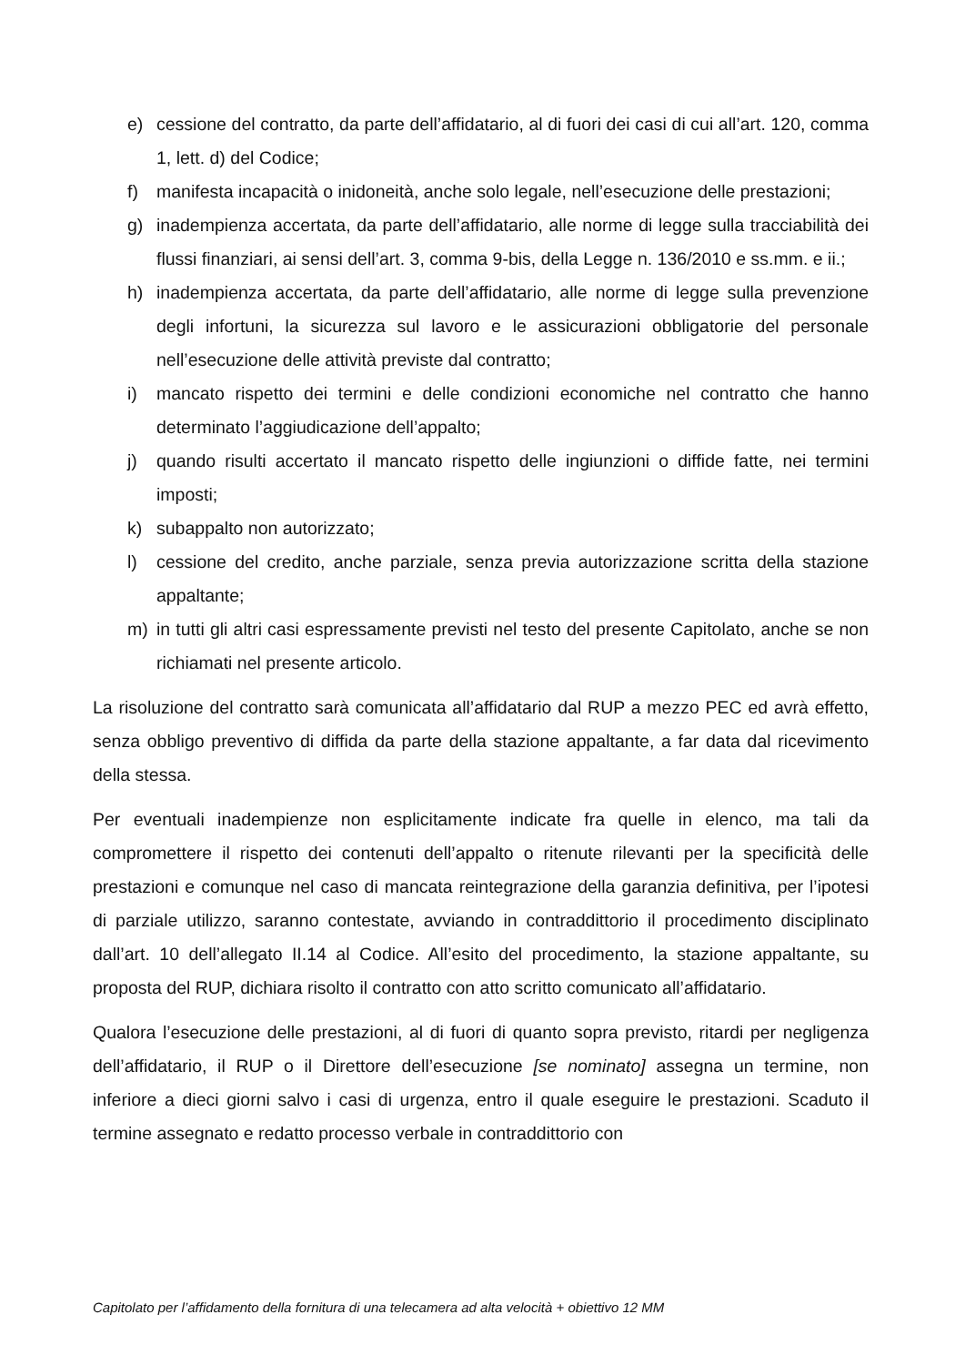e) cessione del contratto, da parte dell’affidatario, al di fuori dei casi di cui all’art. 120, comma 1, lett. d) del Codice;
f) manifesta incapacità o inidoneità, anche solo legale, nell’esecuzione delle prestazioni;
g) inadempienza accertata, da parte dell’affidatario, alle norme di legge sulla tracciabilità dei flussi finanziari, ai sensi dell’art. 3, comma 9-bis, della Legge n. 136/2010 e ss.mm. e ii.;
h) inadempienza accertata, da parte dell’affidatario, alle norme di legge sulla prevenzione degli infortuni, la sicurezza sul lavoro e le assicurazioni obbligatorie del personale nell’esecuzione delle attività previste dal contratto;
i) mancato rispetto dei termini e delle condizioni economiche nel contratto che hanno determinato l’aggiudicazione dell’appalto;
j) quando risulti accertato il mancato rispetto delle ingiunzioni o diffide fatte, nei termini imposti;
k) subappalto non autorizzato;
l) cessione del credito, anche parziale, senza previa autorizzazione scritta della stazione appaltante;
m) in tutti gli altri casi espressamente previsti nel testo del presente Capitolato, anche se non richiamati nel presente articolo.
La risoluzione del contratto sarà comunicata all’affidatario dal RUP a mezzo PEC ed avrà effetto, senza obbligo preventivo di diffida da parte della stazione appaltante, a far data dal ricevimento della stessa.
Per eventuali inadempienze non esplicitamente indicate fra quelle in elenco, ma tali da compromettere il rispetto dei contenuti dell’appalto o ritenute rilevanti per la specificità delle prestazioni e comunque nel caso di mancata reintegrazione della garanzia definitiva, per l’ipotesi di parziale utilizzo, saranno contestate, avviando in contraddittorio il procedimento disciplinato dall’art. 10 dell’allegato II.14 al Codice. All’esito del procedimento, la stazione appaltante, su proposta del RUP, dichiara risolto il contratto con atto scritto comunicato all’affidatario.
Qualora l’esecuzione delle prestazioni, al di fuori di quanto sopra previsto, ritardi per negligenza dell’affidatario, il RUP o il Direttore dell’esecuzione [se nominato] assegna un termine, non inferiore a dieci giorni salvo i casi di urgenza, entro il quale eseguire le prestazioni. Scaduto il termine assegnato e redatto processo verbale in contraddittorio con
Capitolato per l’affidamento della fornitura di una telecamera ad alta velocità + obiettivo 12 MM